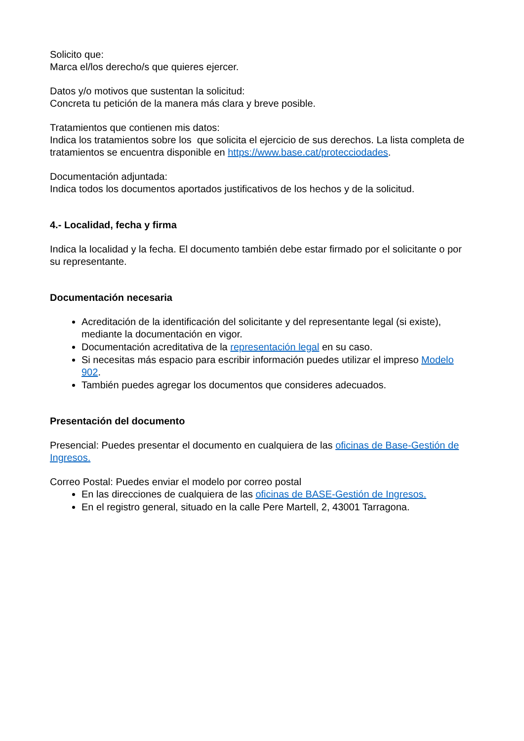Solicito que:
Marca el/los derecho/s que quieres ejercer.
Datos y/o motivos que sustentan la solicitud:
Concreta tu petición de la manera más clara y breve posible.
Tratamientos que contienen mis datos:
Indica los tratamientos sobre los que solicita el ejercicio de sus derechos. La lista completa de tratamientos se encuentra disponible en https://www.base.cat/protecciodades.
Documentación adjuntada:
Indica todos los documentos aportados justificativos de los hechos y de la solicitud.
4.- Localidad, fecha y firma
Indica la localidad y la fecha. El documento también debe estar firmado por el solicitante o por su representante.
Documentación necesaria
Acreditación de la identificación del solicitante y del representante legal (si existe), mediante la documentación en vigor.
Documentación acreditativa de la representación legal en su caso.
Si necesitas más espacio para escribir información puedes utilizar el impreso Modelo 902.
También puedes agregar los documentos que consideres adecuados.
Presentación del documento
Presencial: Puedes presentar el documento en cualquiera de las oficinas de Base-Gestión de Ingresos.
Correo Postal: Puedes enviar el modelo por correo postal
En las direcciones de cualquiera de las oficinas de BASE-Gestión de Ingresos.
En el registro general, situado en la calle Pere Martell, 2, 43001 Tarragona.